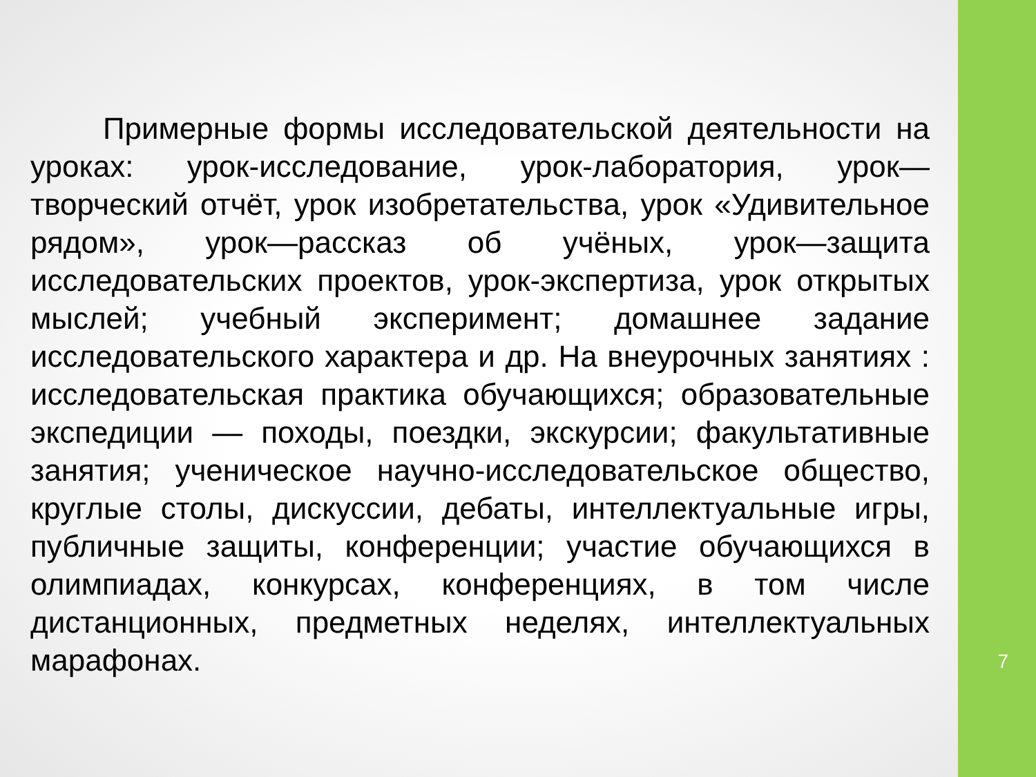Примерные формы исследовательской деятельности на уроках: урок-исследование, урок-лаборатория, урок—творческий отчёт, урок изобретательства, урок «Удивительное рядом», урок—рассказ об учёных, урок—защита исследовательских проектов, урок-экспертиза, урок открытых мыслей; учебный эксперимент; домашнее задание исследовательского характера и др. На внеурочных занятиях : исследовательская практика обучающихся; образовательные экспедиции — походы, поездки, экскурсии; факультативные занятия; ученическое научно-исследовательское общество, круглые столы, дискуссии, дебаты, интеллектуальные игры, публичные защиты, конференции; участие обучающихся в олимпиадах, конкурсах, конференциях, в том числе дистанционных, предметных неделях, интеллектуальных марафонах.
7